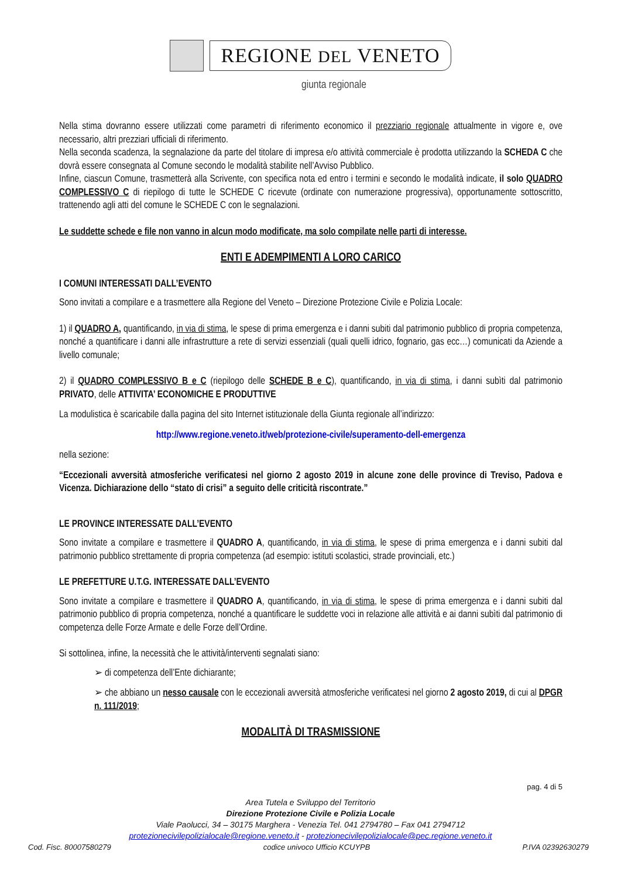REGIONE DEL VENETO
giunta regionale
Nella stima dovranno essere utilizzati come parametri di riferimento economico il prezziario regionale attualmente in vigore e, ove necessario, altri prezziari ufficiali di riferimento.
Nella seconda scadenza, la segnalazione da parte del titolare di impresa e/o attività commerciale è prodotta utilizzando la SCHEDA C che dovrà essere consegnata al Comune secondo le modalità stabilite nell’Avviso Pubblico.
Infine, ciascun Comune, trasmetterà alla Scrivente, con specifica nota ed entro i termini e secondo le modalità indicate, il solo QUADRO COMPLESSIVO C di riepilogo di tutte le SCHEDE C ricevute (ordinate con numerazione progressiva), opportunamente sottoscritto, trattenendo agli atti del comune le SCHEDE C con le segnalazioni.
Le suddette schede e file non vanno in alcun modo modificate, ma solo compilate nelle parti di interesse.
ENTI E ADEMPIMENTI A LORO CARICO
I COMUNI INTERESSATI DALL’EVENTO
Sono invitati a compilare e a trasmettere alla Regione del Veneto – Direzione Protezione Civile e Polizia Locale:
1) il QUADRO A, quantificando, in via di stima, le spese di prima emergenza e i danni subiti dal patrimonio pubblico di propria competenza, nonché a quantificare i danni alle infrastrutture a rete di servizi essenziali (quali quelli idrico, fognario, gas ecc…) comunicati da Aziende a livello comunale;
2) il QUADRO COMPLESSIVO B e C (riepilogo delle SCHEDE B e C), quantificando, in via di stima, i danni subìti dal patrimonio PRIVATO, delle ATTIVITA’ ECONOMICHE E PRODUTTIVE
La modulistica è scaricabile dalla pagina del sito Internet istituzionale della Giunta regionale all’indirizzo:
http://www.regione.veneto.it/web/protezione-civile/superamento-dell-emergenza
nella sezione:
“Eccezionali avversità atmosferiche verificatesi nel giorno 2 agosto 2019 in alcune zone delle province di Treviso, Padova e Vicenza. Dichiarazione dello “stato di crisi” a seguito delle criticità riscontrate.”
LE PROVINCE INTERESSATE DALL’EVENTO
Sono invitate a compilare e trasmettere il QUADRO A, quantificando, in via di stima, le spese di prima emergenza e i danni subiti dal patrimonio pubblico strettamente di propria competenza (ad esempio: istituti scolastici, strade provinciali, etc.)
LE PREFETTURE U.T.G. INTERESSATE DALL’EVENTO
Sono invitate a compilare e trasmettere il QUADRO A, quantificando, in via di stima, le spese di prima emergenza e i danni subiti dal patrimonio pubblico di propria competenza, nonché a quantificare le suddette voci in relazione alle attività e ai danni subìti dal patrimonio di competenza delle Forze Armate e delle Forze dell’Ordine.
Si sottolinea, infine, la necessità che le attività/interventi segnalati siano:
➢ di competenza dell’Ente dichiarante;
➢ che abbiano un nesso causale con le eccezionali avversità atmosferiche verificatesi nel giorno 2 agosto 2019, di cui al DPGR n. 111/2019;
MODALITÀ DI TRASMISSIONE
pag. 4 di 5
Area Tutela e Sviluppo del Territorio
Direzione Protezione Civile e Polizia Locale
Viale Paolucci, 34 – 30175 Marghera - Venezia Tel. 041 2794780 – Fax 041 2794712
protezionecivilepolizialocale@regione.veneto.it - protezionecivilepolizialocale@pec.regione.veneto.it
Cod. Fisc. 80007580279 codice univoco Ufficio KCUYPB P.IVA 02392630279